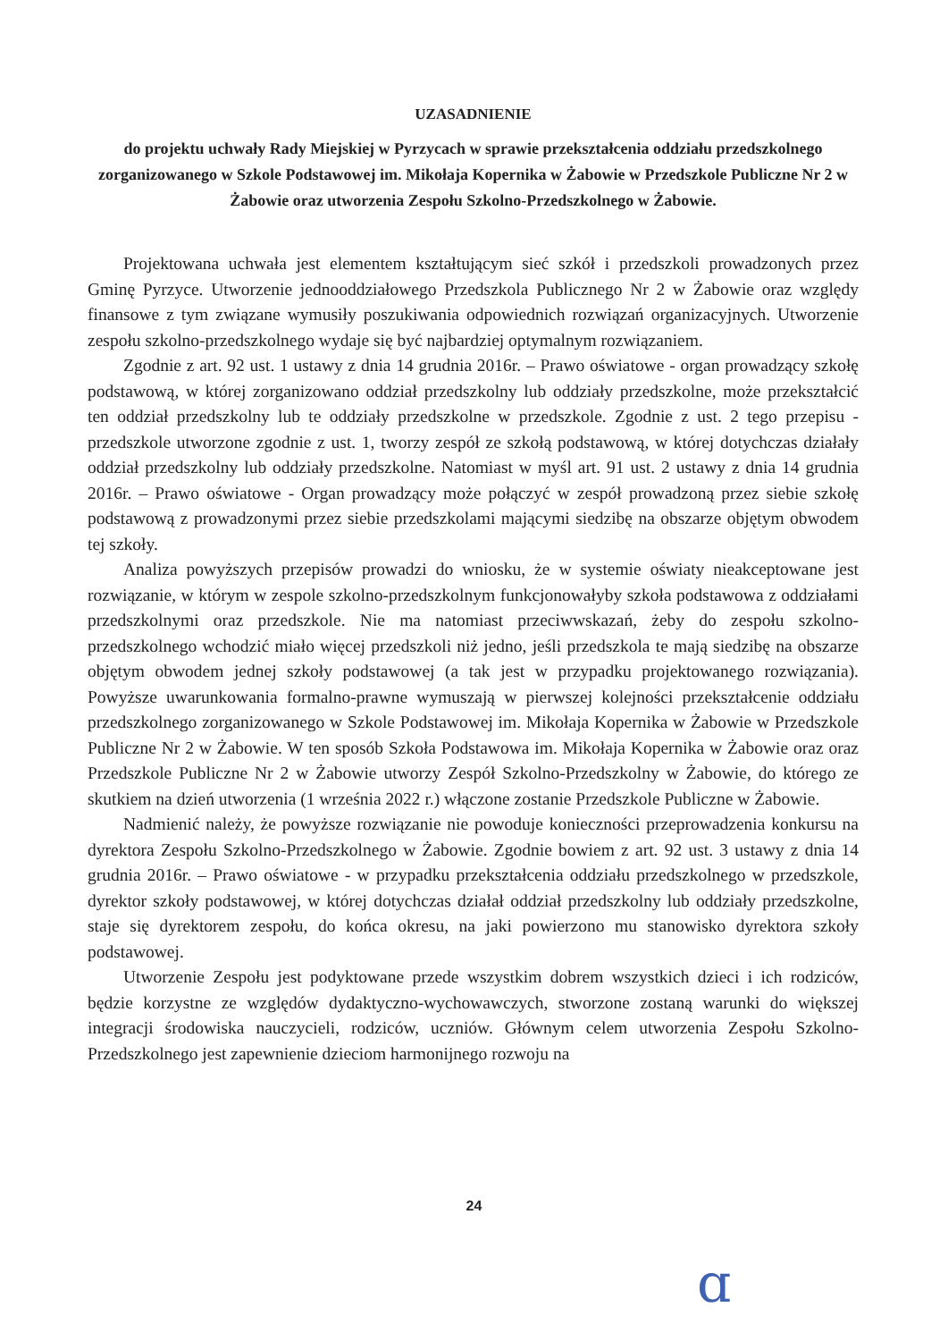UZASADNIENIE
do projektu uchwały Rady Miejskiej w Pyrzycach w sprawie przekształcenia oddziału przedszkolnego zorganizowanego w Szkole Podstawowej im. Mikołaja Kopernika w Żabowie w Przedszkole Publiczne Nr 2 w Żabowie oraz utworzenia Zespołu Szkolno-Przedszkolnego w Żabowie.
Projektowana uchwała jest elementem kształtującym sieć szkół i przedszkoli prowadzonych przez Gminę Pyrzyce. Utworzenie jednooddziałowego Przedszkola Publicznego Nr 2 w Żabowie oraz względy finansowe z tym związane wymusiły poszukiwania odpowiednich rozwiązań organizacyjnych. Utworzenie zespołu szkolno-przedszkolnego wydaje się być najbardziej optymalnym rozwiązaniem.
Zgodnie z art. 92 ust. 1 ustawy z dnia 14 grudnia 2016r. – Prawo oświatowe - organ prowadzący szkołę podstawową, w której zorganizowano oddział przedszkolny lub oddziały przedszkolne, może przekształcić ten oddział przedszkolny lub te oddziały przedszkolne w przedszkole. Zgodnie z ust. 2 tego przepisu - przedszkole utworzone zgodnie z ust. 1, tworzy zespół ze szkołą podstawową, w której dotychczas działały oddział przedszkolny lub oddziały przedszkolne. Natomiast w myśl art. 91 ust. 2 ustawy z dnia 14 grudnia 2016r. – Prawo oświatowe - Organ prowadzący może połączyć w zespół prowadzoną przez siebie szkołę podstawową z prowadzonymi przez siebie przedszkolami mającymi siedzibę na obszarze objętym obwodem tej szkoły.
Analiza powyższych przepisów prowadzi do wniosku, że w systemie oświaty nieakceptowane jest rozwiązanie, w którym w zespole szkolno-przedszkolnym funkcjonowałyby szkoła podstawowa z oddziałami przedszkolnymi oraz przedszkole. Nie ma natomiast przeciwwskazań, żeby do zespołu szkolno-przedszkolnego wchodzić miało więcej przedszkoli niż jedno, jeśli przedszkola te mają siedzibę na obszarze objętym obwodem jednej szkoły podstawowej (a tak jest w przypadku projektowanego rozwiązania). Powyższe uwarunkowania formalno-prawne wymuszają w pierwszej kolejności przekształcenie oddziału przedszkolnego zorganizowanego w Szkole Podstawowej im. Mikołaja Kopernika w Żabowie w Przedszkole Publiczne Nr 2 w Żabowie. W ten sposób Szkoła Podstawowa im. Mikołaja Kopernika w Żabowie oraz oraz Przedszkole Publiczne Nr 2 w Żabowie utworzy Zespół Szkolno-Przedszkolny w Żabowie, do którego ze skutkiem na dzień utworzenia (1 września 2022 r.) włączone zostanie Przedszkole Publiczne w Żabowie.
Nadmienić należy, że powyższe rozwiązanie nie powoduje konieczności przeprowadzenia konkursu na dyrektora Zespołu Szkolno-Przedszkolnego w Żabowie. Zgodnie bowiem z art. 92 ust. 3 ustawy z dnia 14 grudnia 2016r. – Prawo oświatowe - w przypadku przekształcenia oddziału przedszkolnego w przedszkole, dyrektor szkoły podstawowej, w której dotychczas działał oddział przedszkolny lub oddziały przedszkolne, staje się dyrektorem zespołu, do końca okresu, na jaki powierzono mu stanowisko dyrektora szkoły podstawowej.
Utworzenie Zespołu jest podyktowane przede wszystkim dobrem wszystkich dzieci i ich rodziców, będzie korzystne ze względów dydaktyczno-wychowawczych, stworzone zostaną warunki do większej integracji środowiska nauczycieli, rodziców, uczniów. Głównym celem utworzenia Zespołu Szkolno-Przedszkolnego jest zapewnienie dzieciom harmonijnego rozwoju na
24
ɑ